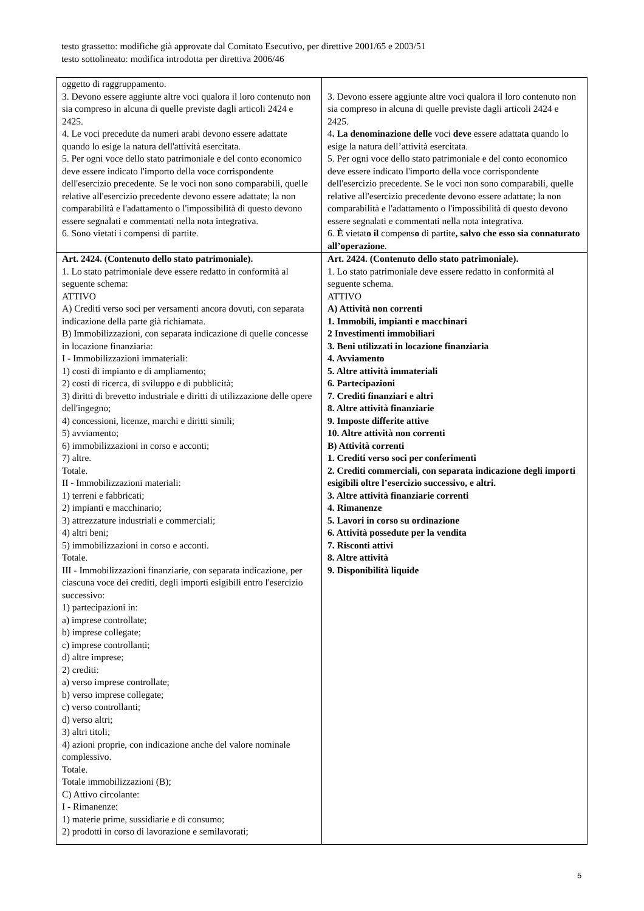testo grassetto: modifiche già approvate dal Comitato Esecutivo, per direttive 2001/65 e 2003/51
testo sottolineato: modifica introdotta per direttiva 2006/46
| oggetto di raggruppamento. 3. Devono essere aggiunte altre voci qualora il loro contenuto non sia compreso in alcuna di quelle previste dagli articoli 2424 e 2425. 4. Le voci precedute da numeri arabi devono essere adattate quando lo esige la natura dell'attività esercitata. 5. Per ogni voce dello stato patrimoniale e del conto economico deve essere indicato l'importo della voce corrispondente dell'esercizio precedente. Se le voci non sono comparabili, quelle relative all'esercizio precedente devono essere adattate; la non comparabilità e l'adattamento o l'impossibilità di questo devono essere segnalati e commentati nella nota integrativa. 6. Sono vietati i compensi di partite. | 3. Devono essere aggiunte altre voci qualora il loro contenuto non sia compreso in alcuna di quelle previste dagli articoli 2424 e 2425. 4 . La denominazione delle voci deve essere adattat a quando lo esige la natura dell’attività esercitata. 5. Per ogni voce dello stato patrimoniale e del conto economico deve essere indicato l'importo della voce corrispondente dell'esercizio precedente. Se le voci non sono comparabili, quelle relative all'esercizio precedente devono essere adattate; la non comparabilità e l'adattamento o l'impossibilità di questo devono essere segnalati e commentati nella nota integrativa. 6. È vietat o il compens o di partite , salvo che esso sia connaturato all’operazione . |
| Art. 2424. (Contenuto dello stato patrimoniale). 1. Lo stato patrimoniale deve essere redatto in conformità al seguente schema: ATTIVO A) Crediti verso soci per versamenti ancora dovuti, con separata indicazione della parte già richiamata. B) Immobilizzazioni, con separata indicazione di quelle concesse in locazione finanziaria: I - Immobilizzazioni immateriali: 1) costi di impianto e di ampliamento; 2) costi di ricerca, di sviluppo e di pubblicità; 3) diritti di brevetto industriale e diritti di utilizzazione delle opere dell'ingegno; 4) concessioni, licenze, marchi e diritti simili; 5) avviamento; 6) immobilizzazioni in corso e acconti; 7) altre. Totale. II - Immobilizzazioni materiali: 1) terreni e fabbricati; 2) impianti e macchinario; 3) attrezzature industriali e commerciali; 4) altri beni; 5) immobilizzazioni in corso e acconti. Totale. III - Immobilizzazioni finanziarie, con separata indicazione, per ciascuna voce dei crediti, degli importi esigibili entro l'esercizio successivo: 1) partecipazioni in: a) imprese controllate; b) imprese collegate; c) imprese controllanti; d) altre imprese; 2) crediti: a) verso imprese controllate; b) verso imprese collegate; c) verso controllanti; d) verso altri; 3) altri titoli; 4) azioni proprie, con indicazione anche del valore nominale complessivo. Totale. Totale immobilizzazioni (B); C) Attivo circolante: I - Rimanenze: 1) materie prime, sussidiarie e di consumo; 2) prodotti in corso di lavorazione e semilavorati; | Art. 2424. (Contenuto dello stato patrimoniale). 1. Lo stato patrimoniale deve essere redatto in conformità al seguente schema. ATTIVO A) Attività non correnti 1. Immobili, impianti e macchinari 2 Investimenti immobiliari 3. Beni utilizzati in locazione finanziaria 4. Avviamento 5. Altre attività immateriali 6. Partecipazioni 7. Crediti finanziari e altri 8. Altre attività finanziarie 9. Imposte differite attive 10. Altre attività non correnti B) Attività correnti 1. Crediti verso soci per conferimenti 2. Crediti commerciali, con separata indicazione degli importi esigibili oltre l’esercizio successivo, e altri. 3. Altre attività finanziarie correnti 4. Rimanenze 5. Lavori in corso su ordinazione 6. Attività possedute per la vendita 7. Risconti attivi 8. Altre attività 9. Disponibilità liquide |
5